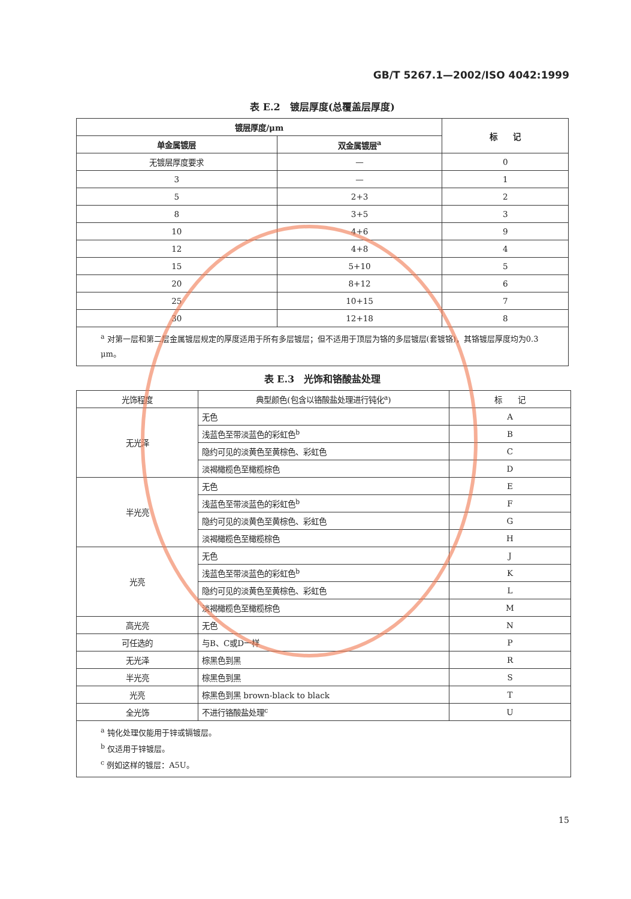GB/T 5267.1—2002/ISO 4042:1999
表 E.2　镀层厚度(总覆盖层厚度)
| 镀层厚度/μm | | 标 记 |
| --- | --- | --- |
| 单金属镀层 | 双金属镀层<sup>a</sup> | |
| 无镀层厚度要求 | — | 0 |
| 3 | — | 1 |
| 5 | 2+3 | 2 |
| 8 | 3+5 | 3 |
| 10 | 4+6 | 9 |
| 12 | 4+8 | 4 |
| 15 | 5+10 | 5 |
| 20 | 8+12 | 6 |
| 25 | 10+15 | 7 |
| 30 | 12+18 | 8 |
| <sup>a</sup> 对第一层和第二层金属镀层规定的厚度适用于所有多层镀层；但不适用于顶层为铬的多层镀层(套镀铬)，其铬镀层厚度均为0.3 μm。 | | |
表 E.3　光饰和铬酸盐处理
| 光饰程度 | 典型颜色(包含以铬酸盐处理进行钝化<sup>a</sup>) | 标 记 |
| 无光泽 | 无色 | A |
| | 浅蓝色至带淡蓝色的彩虹色<sup>b</sup> | B |
| | 隐约可见的淡黄色至黄棕色、彩虹色 | C |
| | 淡褐橄榄色至橄榄棕色 | D |
| 半光亮 | 无色 | E |
| | 浅蓝色至带淡蓝色的彩虹色<sup>b</sup> | F |
| | 隐约可见的淡黄色至黄棕色、彩虹色 | G |
| | 淡褐橄榄色至橄榄棕色 | H |
| 光亮 | 无色 | J |
| | 浅蓝色至带淡蓝色的彩虹色<sup>b</sup> | K |
| | 隐约可见的淡黄色至黄棕色、彩虹色 | L |
| | 淡褐橄榄色至橄榄棕色 | M |
| 高光亮 | 无色 | N |
| 可任选的 | 与B、C或D一样 | P |
| 无光泽 | 棕黑色到黑 | R |
| 半光亮 | 棕黑色到黑 | S |
| 光亮 | 棕黑色到黑 brown-black to black | T |
| 全光饰 | 不进行铬酸盐处理<sup>c</sup> | U |
| <sup>a</sup> 钝化处理仅能用于锌或镉镀层。 <sup>b</sup> 仅适用于锌镀层。 <sup>c</sup> 例如这样的镀层：A5U。 | | |
15